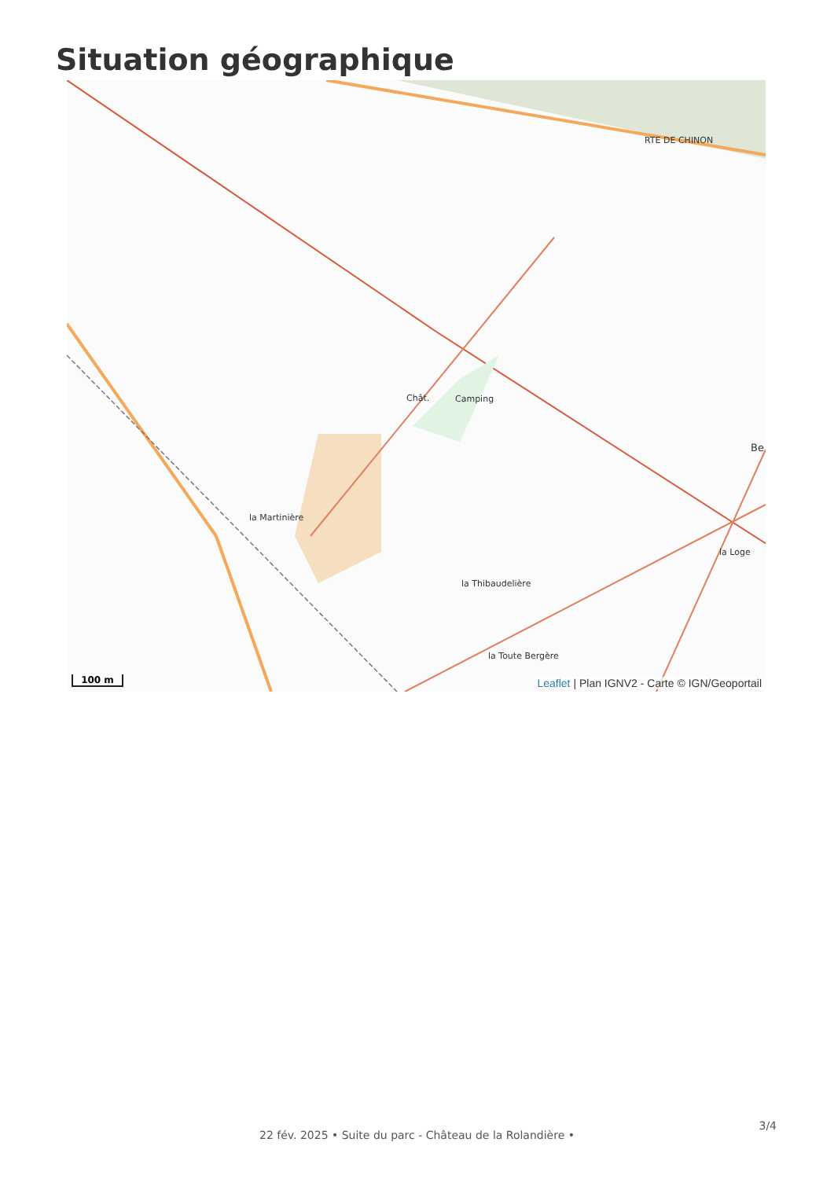Situation géographique
Chât. Camping
la Martinière
la Thibaudelière
la Toute Bergère
la Loge
RTE DE CHINON
Be
100 m
Leaflet | Plan IGNV2 - Carte © IGN/Geoportail
3/4
22 fév. 2025 • Suite du parc - Château de la Rolandière •